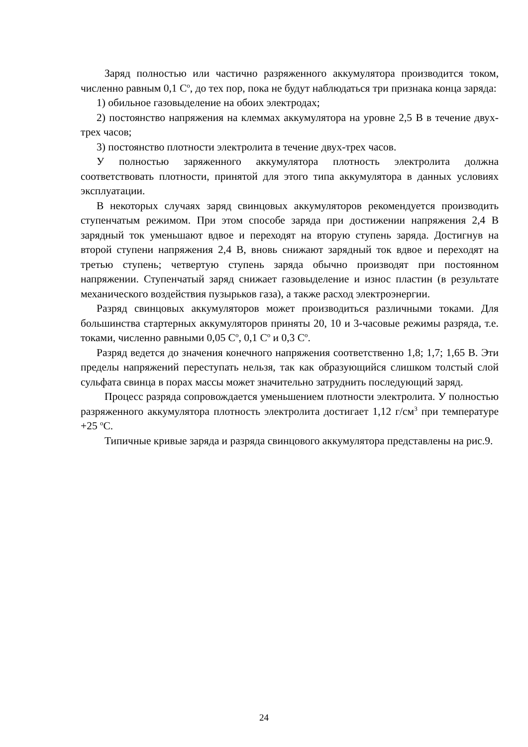Заряд полностью или частично разряженного аккумулятора производится током, численно равным 0,1 С<sup>о</sup>, до тех пор, пока не будут наблюдаться три признака конца заряда:
1) обильное газовыделение на обоих электродах;
2) постоянство напряжения на клеммах аккумулятора на уровне 2,5 В в течение двух-трех часов;
3) постоянство плотности электролита в течение двух-трех часов.
У полностью заряженного аккумулятора плотность электролита должна соответствовать плотности, принятой для этого типа аккумулятора в данных условиях эксплуатации.
В некоторых случаях заряд свинцовых аккумуляторов рекомендуется производить ступенчатым режимом. При этом способе заряда при достижении напряжения 2,4 В зарядный ток уменьшают вдвое и переходят на вторую ступень заряда. Достигнув на второй ступени напряжения 2,4 В, вновь снижают зарядный ток вдвое и переходят на третью ступень; четвертую ступень заряда обычно производят при постоянном напряжении. Ступенчатый заряд снижает газовыделение и износ пластин (в результате механического воздействия пузырьков газа), а также расход электроэнергии.
Разряд свинцовых аккумуляторов может производиться различными токами. Для большинства стартерных аккумуляторов приняты 20, 10 и 3-часовые режимы разряда, т.е. токами, численно равными 0,05 С<sup>о</sup>, 0,1 С<sup>о</sup> и 0,3 С<sup>о</sup>.
Разряд ведется до значения конечного напряжения соответственно 1,8; 1,7; 1,65 В. Эти пределы напряжений переступать нельзя, так как образующийся слишком толстый слой сульфата свинца в порах массы может значительно затруднить последующий заряд.
Процесс разряда сопровождается уменьшением плотности электролита. У полностью разряженного аккумулятора плотность электролита достигает 1,12 г/см<sup>3</sup> при температуре +25 <sup>о</sup>С.
Типичные кривые заряда и разряда свинцового аккумулятора представлены на рис.9.
24